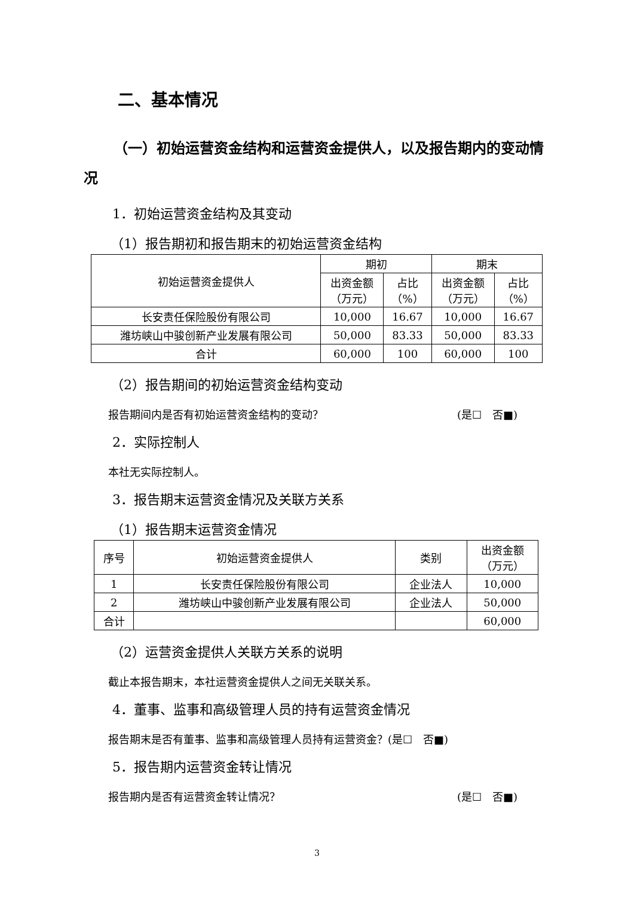二、基本情况
（一）初始运营资金结构和运营资金提供人，以及报告期内的变动情况
1．初始运营资金结构及其变动
（1）报告期初和报告期末的初始运营资金结构
| 初始运营资金提供人 | 期初 | | 期末 | |
| --- | --- | --- | --- | --- |
| | 出资金额 （万元） | 占比 （%） | 出资金额 （万元） | 占比 （%） |
| 长安责任保险股份有限公司 | 10,000 | 16.67 | 10,000 | 16.67 |
| 潍坊峡山中骏创新产业发展有限公司 | 50,000 | 83.33 | 50,000 | 83.33 |
| 合计 | 60,000 | 100 | 60,000 | 100 |
（2）报告期间的初始运营资金结构变动
报告期间内是否有初始运营资金结构的变动？ (是☐　否■)
2．实际控制人
本社无实际控制人。
3．报告期末运营资金情况及关联方关系
（1）报告期末运营资金情况
| 序号 | 初始运营资金提供人 | 类别 | 出资金额 （万元） |
| --- | --- | --- | --- |
| 1 | 长安责任保险股份有限公司 | 企业法人 | 10,000 |
| 2 | 潍坊峡山中骏创新产业发展有限公司 | 企业法人 | 50,000 |
| 合计 | | | 60,000 |
（2）运营资金提供人关联方关系的说明
截止本报告期末，本社运营资金提供人之间无关联关系。
4．董事、监事和高级管理人员的持有运营资金情况
报告期末是否有董事、监事和高级管理人员持有运营资金？(是☐　否■)
5．报告期内运营资金转让情况
报告期内是否有运营资金转让情况？ (是☐　否■)
3